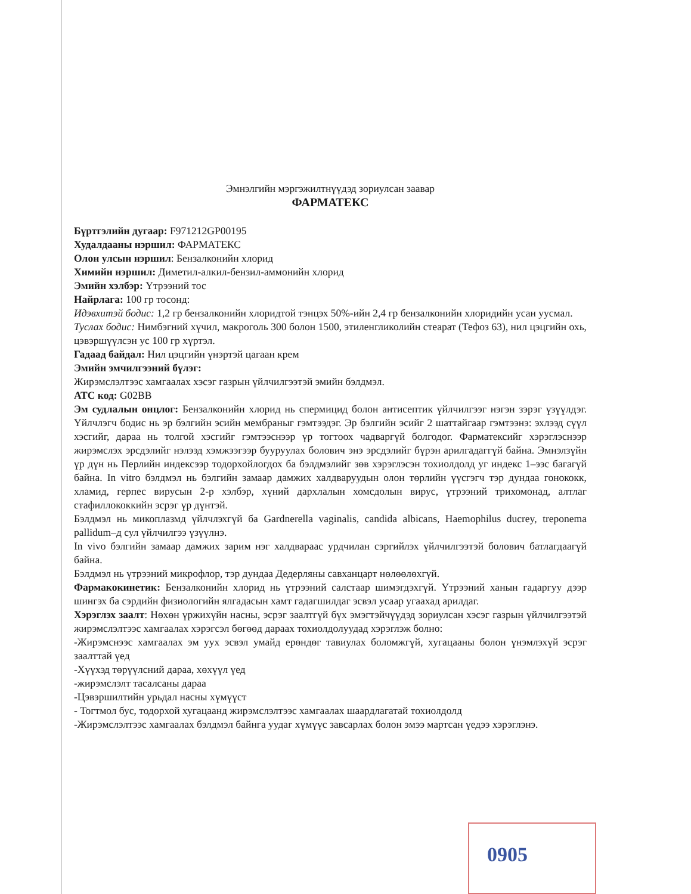Эмнэлгийн мэргэжилтнүүдэд зориулсан заавар
ФАРМАТЕКС
Бүртгэлийн дугаар: F971212GP00195
Худалдааны нэршил: ФАРМАТЕКС
Олон улсын нэршил: Бензалконийн хлорид
Химийн нэршил: Диметил-алкил-бензил-аммонийн хлорид
Эмийн хэлбэр: Үтрээний тос
Найрлага: 100 гр тосонд:
Идэвхитэй бодис: 1,2 гр бензалконийн хлоридтой тэнцэх 50%-ийн 2,4 гр бензалконийн хлоридийн усан уусмал.
Туслах бодис: Нимбэгний хүчил, макроголь 300 болон 1500, этиленгликолийн стеарат (Тефоз 63), нил цэцгийн охь, цэвэршүүлсэн ус 100 гр хүртэл.
Гадаад байдал: Нил цэцгийн үнэртэй цагаан крем
Эмийн эмчилгээний бүлэг:
Жирэмслэлтээс хамгаалах хэсэг газрын үйлчилгээтэй эмийн бэлдмэл.
АТС код: G02BB
Эм судлалын онцлог: Бензалконийн хлорид нь спермицид болон антисептик үйлчилгээг нэгэн зэрэг үзүүлдэг. Үйлчлэгч бодис нь эр бэлгийн эсийн мембраныг гэмтээдэг. Эр бэлгийн эсийг 2 шаттайгаар гэмтээнэ: эхлээд сүүл хэсгийг, дараа нь толгой хэсгийг гэмтээснээр үр тогтоох чадваргүй болгодог. Фарматексийг хэрэглэснээр жирэмслэх эрсдэлийг нэлээд хэмжээгээр бууруулах болович энэ эрсдэлийг бүрэн арилгадаггүй байна. Эмнэлзүйн үр дүн нь Перлийн индексээр тодорхойлогдох ба бэлдмэлийг зөв хэрэглэсэн тохиолдолд уг индекс 1–ээс багагүй байна. In vitro бэлдмэл нь бэлгийн замаар дамжих халдваруудын олон төрлийн үүсгэгч тэр дундаа гонококк, хламид, герпес вирусын 2-р хэлбэр, хүний дархлалын хомсдолын вирус, үтрээний трихомонад, алтлаг стафиллококкийн эсрэг үр дүнтэй.
Бэлдмэл нь микоплазмд үйлчлэхгүй ба Gardnerella vaginalis, candida albicans, Haemophilus ducrey, treponema pallidum–д сул үйлчилгээ үзүүлнэ.
In vivo бэлгийн замаар дамжих зарим нэг халдвараас урдчилан сэргийлэх үйлчилгээтэй болович батлагдаагүй байна.
Бэлдмэл нь үтрээний микрофлор, тэр дундаа Дедерляны савханцарт нөлөөлөхгүй.
Фармакокинетик: Бензалконийн хлорид нь үтрээний салстаар шимэгдэхгүй. Үтрээний ханын гадаргуу дээр шингэх ба сэрдийн физиологийн ялгадасын хамт гадагшилдаг эсвэл усаар угаахад арилдаг.
Хэрэглэх заалт: Нөхөн үржихүйн насны, эсрэг заалтгүй бүх эмэгтэйчүүдэд зориулсан хэсэг газрын үйлчилгээтэй жирэмслэлтээс хамгаалах хэрэгсэл бөгөөд дараах тохиолдолуудад хэрэглэж болно:
-Жирэмснээс хамгаалах эм уух эсвэл умайд ерөндөг тавиулах боломжгүй, хугацааны болон үнэмлэхүй эсрэг заалттай үед
-Хүүхэд төрүүлсний дараа, хөхүүл үед
-жирэмслэлт тасалсаны дараа
-Цэвэршилтийн урьдал насны хүмүүст
- Тогтмол бус, тодорхой хугацаанд жирэмслэлтээс хамгаалах шаардлагатай тохиолдолд
-Жирэмслэлтээс хамгаалах бэлдмэл байнга уудаг хүмүүс завсарлах болон эмээ мартсан үедээ хэрэглэнэ.
0905